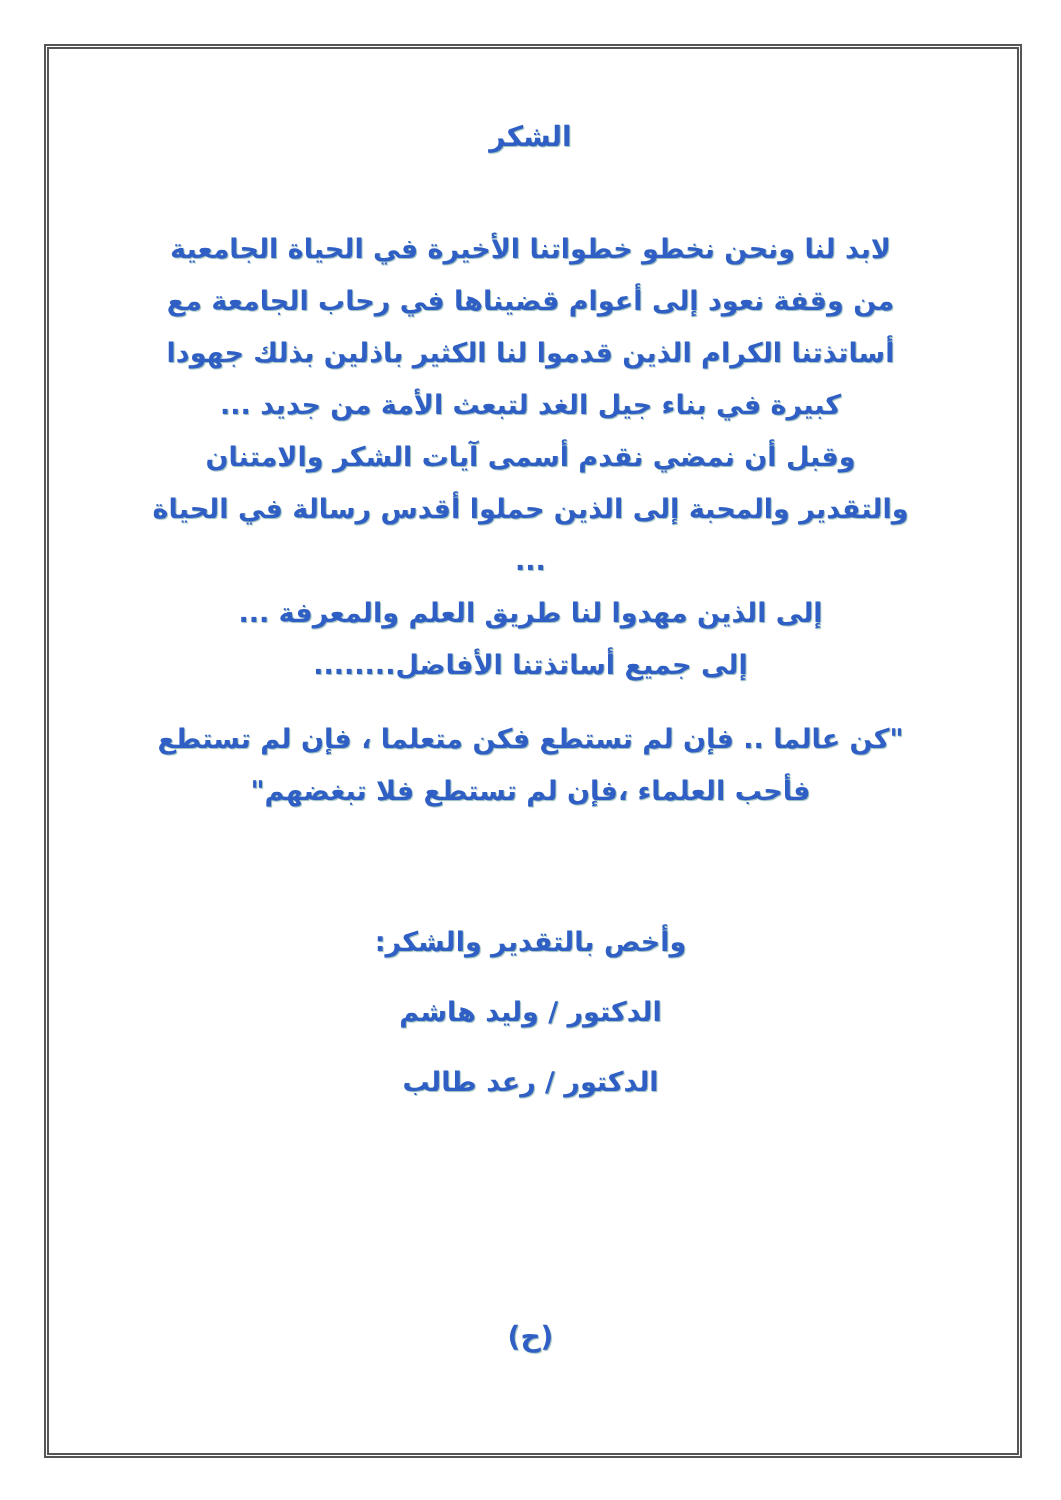الشكر
لابد لنا ونحن نخطو خطواتنا الأخيرة في الحياة الجامعية من وقفة نعود إلى أعوام قضيناها في رحاب الجامعة مع أساتذتنا الكرام الذين قدموا لنا الكثير باذلين بذلك جهودا كبيرة في بناء جيل الغد لتبعث الأمة من جديد ...
وقبل أن نمضي نقدم أسمى آيات الشكر والامتنان والتقدير والمحبة إلى الذين حملوا أقدس رسالة في الحياة ...
إلى الذين مهدوا لنا طريق العلم والمعرفة ...
إلى جميع أساتذتنا الأفاضل........
"كن عالما .. فإن لم تستطع فكن متعلما ، فإن لم تستطع فأحب العلماء ،فإن لم تستطع فلا تبغضهم"
وأخص بالتقدير والشكر:
الدكتور / وليد هاشم
الدكتور / رعد طالب
(ح)